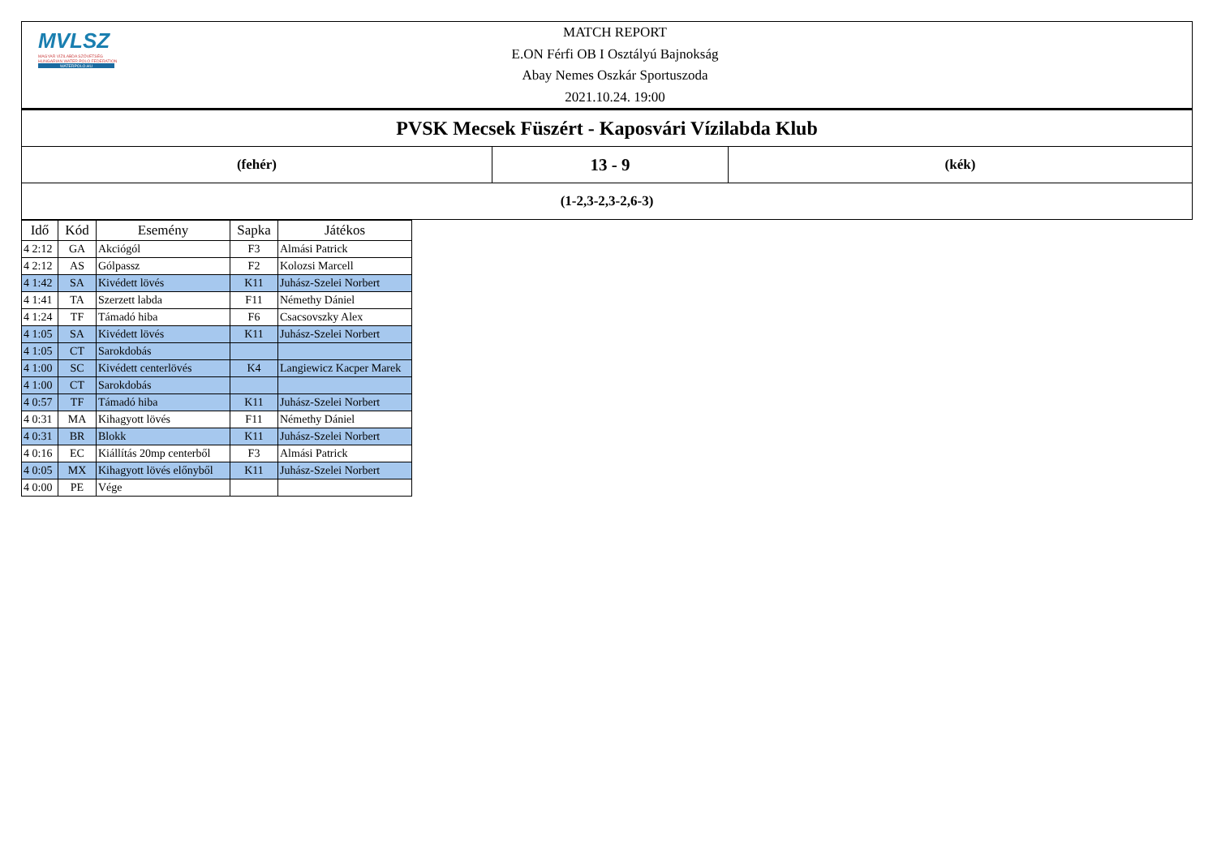MVLSZ
MAGYAR VÍZILABDA SZÖVETSÉG
HUNGARIAN WATER POLO FEDERATION
WATERPOLO.HU
MATCH REPORT
E.ON Férfi OB I Osztályú Bajnokság
Abay Nemes Oszkár Sportuszoda
2021.10.24. 19:00
| PVSK Mecsek Füszért - Kaposvári Vízilabda Klub | | |
| (fehér) | 13 - 9 | (kék) |
| (1-2,3-2,3-2,6-3) | | |
| Idő | Kód | Esemény | Sapka | Játékos |
| --- | --- | --- | --- | --- |
| 4 2:12 | GA | Akciógól | F3 | Almási Patrick |
| 4 2:12 | AS | Gólpassz | F2 | Kolozsi Marcell |
| 4 1:42 | SA | Kivédett lövés | K11 | Juhász-Szelei Norbert |
| 4 1:41 | TA | Szerzett labda | F11 | Némethy Dániel |
| 4 1:24 | TF | Támadó hiba | F6 | Csacsovszky Alex |
| 4 1:05 | SA | Kivédett lövés | K11 | Juhász-Szelei Norbert |
| 4 1:05 | CT | Sarokdobás | | |
| 4 1:00 | SC | Kivédett centerlövés | K4 | Langiewicz Kacper Marek |
| 4 1:00 | CT | Sarokdobás | | |
| 4 0:57 | TF | Támadó hiba | K11 | Juhász-Szelei Norbert |
| 4 0:31 | MA | Kihagyott lövés | F11 | Némethy Dániel |
| 4 0:31 | BR | Blokk | K11 | Juhász-Szelei Norbert |
| 4 0:16 | EC | Kiállítás 20mp centerből | F3 | Almási Patrick |
| 4 0:05 | MX | Kihagyott lövés előnyből | K11 | Juhász-Szelei Norbert |
| 4 0:00 | PE | Vége | | |